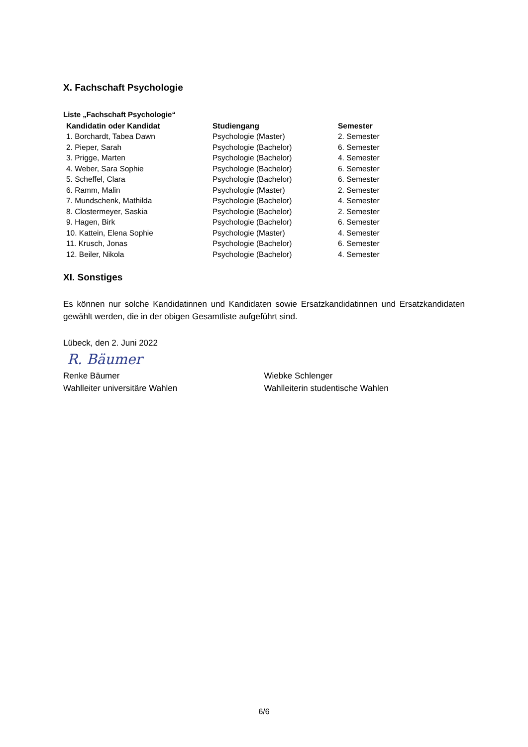X. Fachschaft Psychologie
Liste „Fachschaft Psychologie“
| Kandidatin oder Kandidat | Studiengang | Semester |
| --- | --- | --- |
| 1. Borchardt, Tabea Dawn | Psychologie (Master) | 2. Semester |
| 2. Pieper, Sarah | Psychologie (Bachelor) | 6. Semester |
| 3. Prigge, Marten | Psychologie (Bachelor) | 4. Semester |
| 4. Weber, Sara Sophie | Psychologie (Bachelor) | 6. Semester |
| 5. Scheffel, Clara | Psychologie (Bachelor) | 6. Semester |
| 6. Ramm, Malin | Psychologie (Master) | 2. Semester |
| 7. Mundschenk, Mathilda | Psychologie (Bachelor) | 4. Semester |
| 8. Clostermeyer, Saskia | Psychologie (Bachelor) | 2. Semester |
| 9. Hagen, Birk | Psychologie (Bachelor) | 6. Semester |
| 10. Kattein, Elena Sophie | Psychologie (Master) | 4. Semester |
| 11. Krusch, Jonas | Psychologie (Bachelor) | 6. Semester |
| 12. Beiler, Nikola | Psychologie (Bachelor) | 4. Semester |
XI. Sonstiges
Es können nur solche Kandidatinnen und Kandidaten sowie Ersatzkandidatinnen und Ersatzkandidaten gewählt werden, die in der obigen Gesamtliste aufgeführt sind.
Lübeck, den 2. Juni 2022
R. Bäumer
Renke Bäumer
Wahlleiter universitäre Wahlen
Wiebke Schlenger
Wahlleiterin studentische Wahlen
6/6